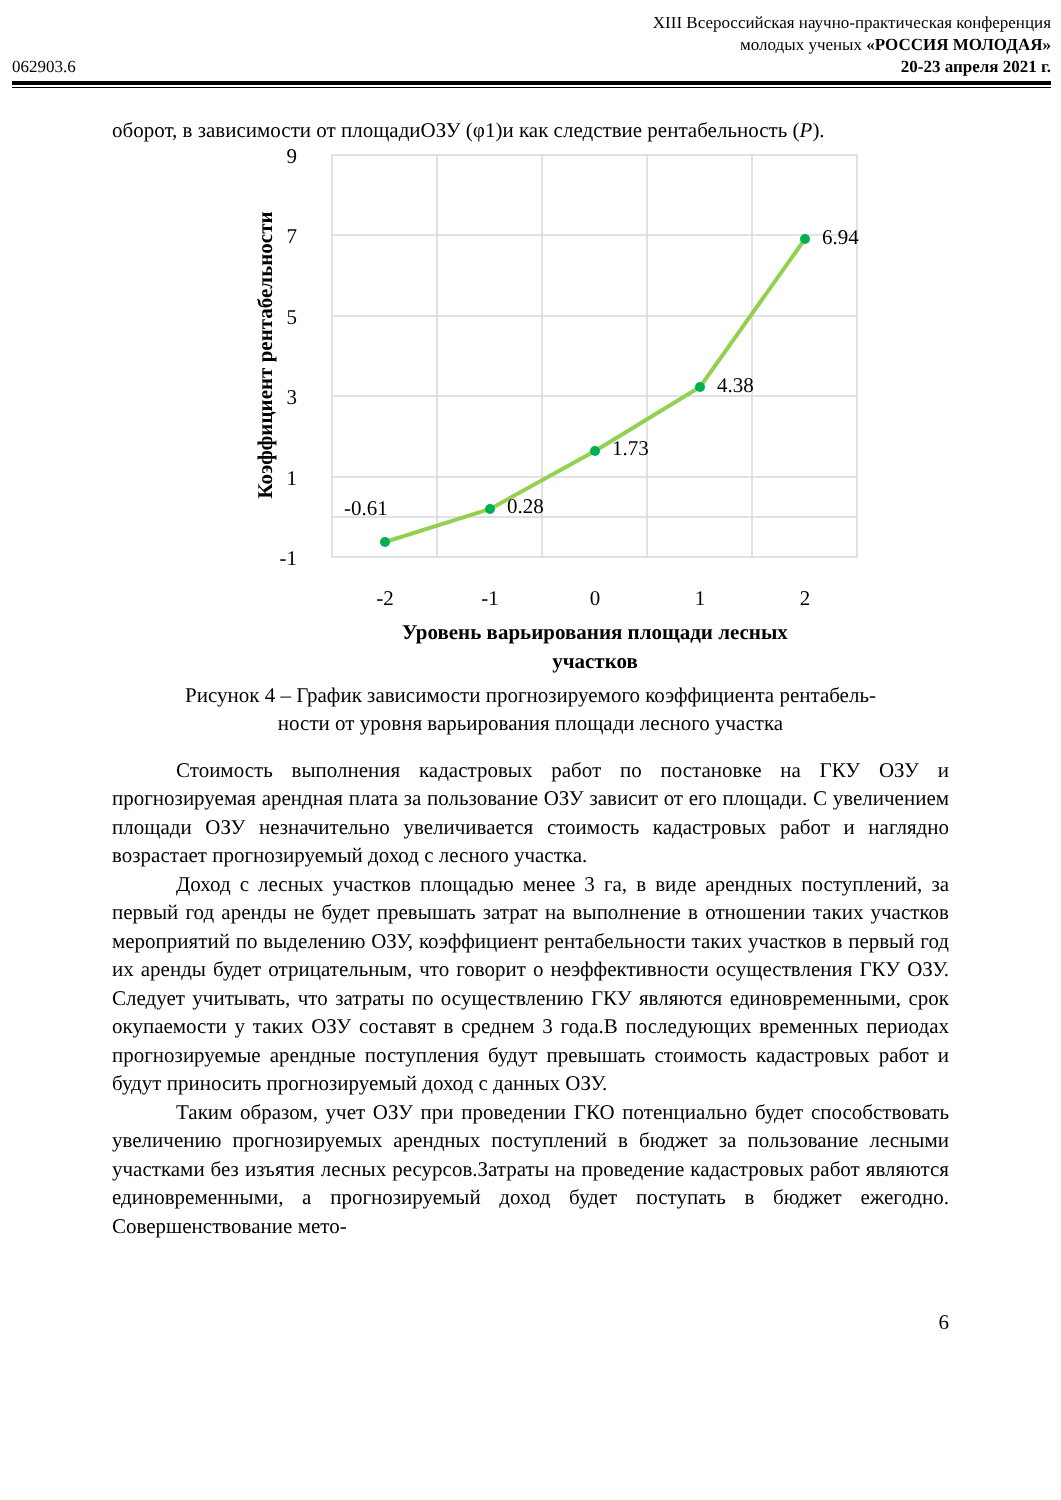062903.6
XIII Всероссийская научно-практическая конференция
молодых ученых «РОССИЯ МОЛОДАЯ»
20-23 апреля 2021 г.
оборот, в зависимости от площадиОЗУ (φ1)и как следствие рентабельность (P).
9
7
5
3
1
-1
-2
-1
0
1
2
-0.61
0.28
1.73
4.38
6.94
Коэффициент рентабельности
Уровень варьирования площади лесных
участков
Рисунок 4 – График зависимости прогнозируемого коэффициента рентабель-
ности от уровня варьирования площади лесного участка
Стоимость выполнения кадастровых работ по постановке на ГКУ ОЗУ и прогнозируемая арендная плата за пользование ОЗУ зависит от его площади. С увеличением площади ОЗУ незначительно увеличивается стоимость кадастровых работ и наглядно возрастает прогнозируемый доход с лесного участка.
Доход с лесных участков площадью менее 3 га, в виде арендных поступлений, за первый год аренды не будет превышать затрат на выполнение в отношении таких участков мероприятий по выделению ОЗУ, коэффициент рентабельности таких участков в первый год их аренды будет отрицательным, что говорит о неэффективности осуществления ГКУ ОЗУ. Следует учитывать, что затраты по осуществлению ГКУ являются единовременными, срок окупаемости у таких ОЗУ составят в среднем 3 года.В последующих временных периодах прогнозируемые арендные поступления будут превышать стоимость кадастровых работ и будут приносить прогнозируемый доход с данных ОЗУ.
Таким образом, учет ОЗУ при проведении ГКО потенциально будет способствовать увеличению прогнозируемых арендных поступлений в бюджет за пользование лесными участками без изъятия лесных ресурсов.Затраты на проведение кадастровых работ являются единовременными, а прогнозируемый доход будет поступать в бюджет ежегодно. Совершенствование мето-
6